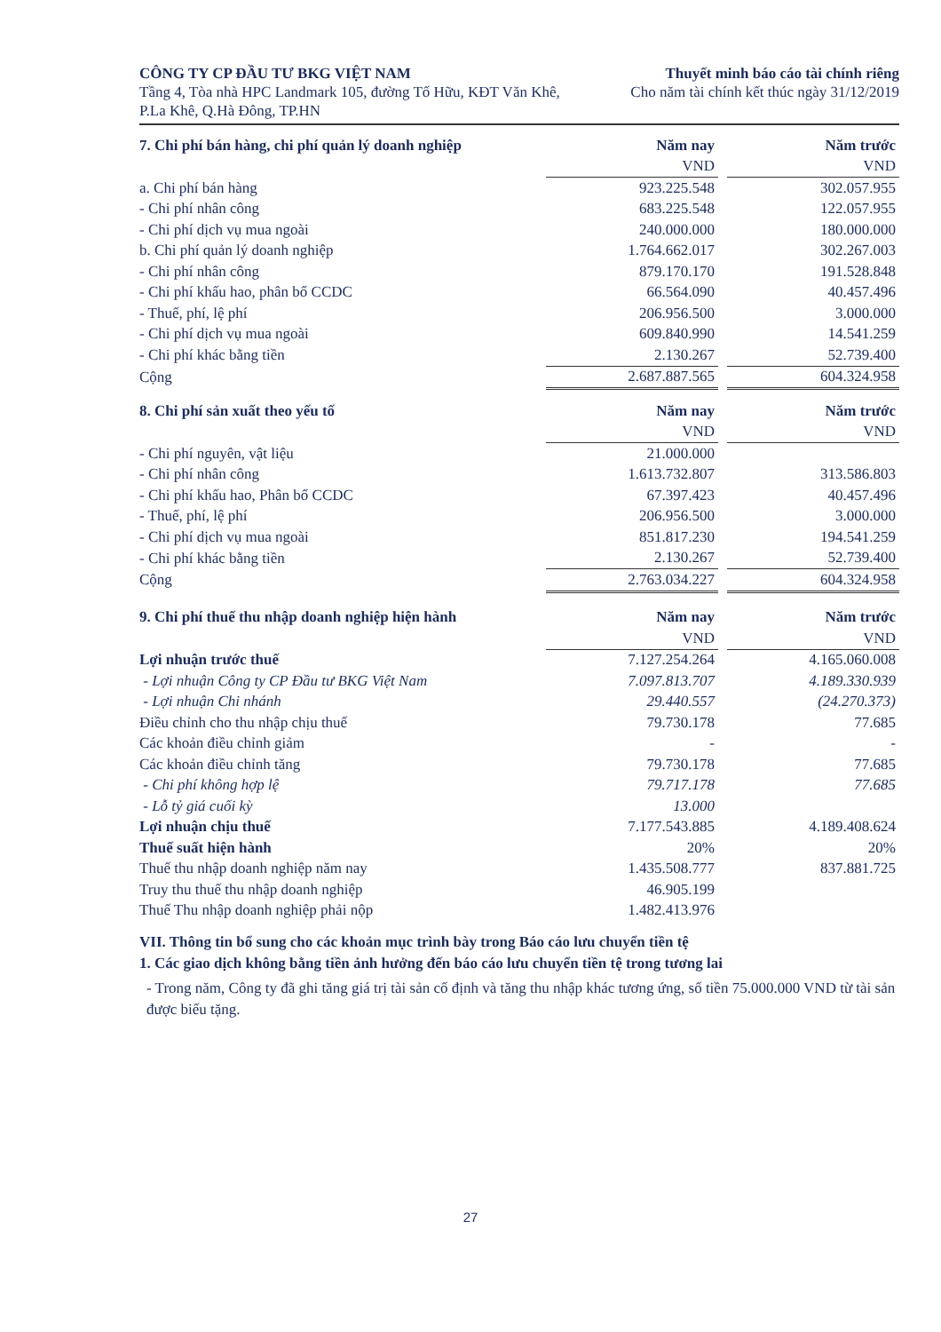CÔNG TY CP ĐẦU TƯ BKG VIỆT NAM
Tầng 4, Tòa nhà HPC Landmark 105, đường Tố Hữu, KĐT Văn Khê, P.La Khê, Q.Hà Đông, TP.HN
Thuyết minh báo cáo tài chính riêng
Cho năm tài chính kết thúc ngày 31/12/2019
| 7. Chi phí bán hàng, chi phí quản lý doanh nghiệp | Năm nay | | Năm trước |
| | VND | | VND |
| a. Chi phí bán hàng | 923.225.548 | | 302.057.955 |
| - Chi phí nhân công | 683.225.548 | | 122.057.955 |
| - Chi phí dịch vụ mua ngoài | 240.000.000 | | 180.000.000 |
| b. Chi phí quản lý doanh nghiệp | 1.764.662.017 | | 302.267.003 |
| - Chi phí nhân công | 879.170.170 | | 191.528.848 |
| - Chi phí khấu hao, phân bổ CCDC | 66.564.090 | | 40.457.496 |
| - Thuế, phí, lệ phí | 206.956.500 | | 3.000.000 |
| - Chi phí dịch vụ mua ngoài | 609.840.990 | | 14.541.259 |
| - Chi phí khác bằng tiền | 2.130.267 | | 52.739.400 |
| Cộng | 2.687.887.565 | | 604.324.958 |
| 8. Chi phí sản xuất theo yếu tố | Năm nay | | Năm trước |
| | VND | | VND |
| - Chi phí nguyên, vật liệu | 21.000.000 | | |
| - Chi phí nhân công | 1.613.732.807 | | 313.586.803 |
| - Chi phí khấu hao, Phân bổ CCDC | 67.397.423 | | 40.457.496 |
| - Thuế, phí, lệ phí | 206.956.500 | | 3.000.000 |
| - Chi phí dịch vụ mua ngoài | 851.817.230 | | 194.541.259 |
| - Chi phí khác bằng tiền | 2.130.267 | | 52.739.400 |
| Cộng | 2.763.034.227 | | 604.324.958 |
| 9. Chi phí thuế thu nhập doanh nghiệp hiện hành | Năm nay | | Năm trước |
| | VND | | VND |
| Lợi nhuận trước thuế | 7.127.254.264 | | 4.165.060.008 |
| - Lợi nhuận Công ty CP Đầu tư BKG Việt Nam | 7.097.813.707 | | 4.189.330.939 |
| - Lợi nhuận Chi nhánh | 29.440.557 | | (24.270.373) |
| Điều chỉnh cho thu nhập chịu thuế | 79.730.178 | | 77.685 |
| Các khoản điều chỉnh giảm | - | | - |
| Các khoản điều chỉnh tăng | 79.730.178 | | 77.685 |
| - Chi phí không hợp lệ | 79.717.178 | | 77.685 |
| - Lỗ tỷ giá cuối kỳ | 13.000 | | |
| Lợi nhuận chịu thuế | 7.177.543.885 | | 4.189.408.624 |
| Thuế suất hiện hành | 20% | | 20% |
| Thuế thu nhập doanh nghiệp năm nay | 1.435.508.777 | | 837.881.725 |
| Truy thu thuế thu nhập doanh nghiệp | 46.905.199 | | |
| Thuế Thu nhập doanh nghiệp phải nộp | 1.482.413.976 | | |
VII. Thông tin bổ sung cho các khoản mục trình bày trong Báo cáo lưu chuyển tiền tệ
1. Các giao dịch không bằng tiền ảnh hưởng đến báo cáo lưu chuyển tiền tệ trong tương lai
- Trong năm, Công ty đã ghi tăng giá trị tài sản cố định và tăng thu nhập khác tương ứng, số tiền 75.000.000 VND từ tài sản được biếu tặng.
27